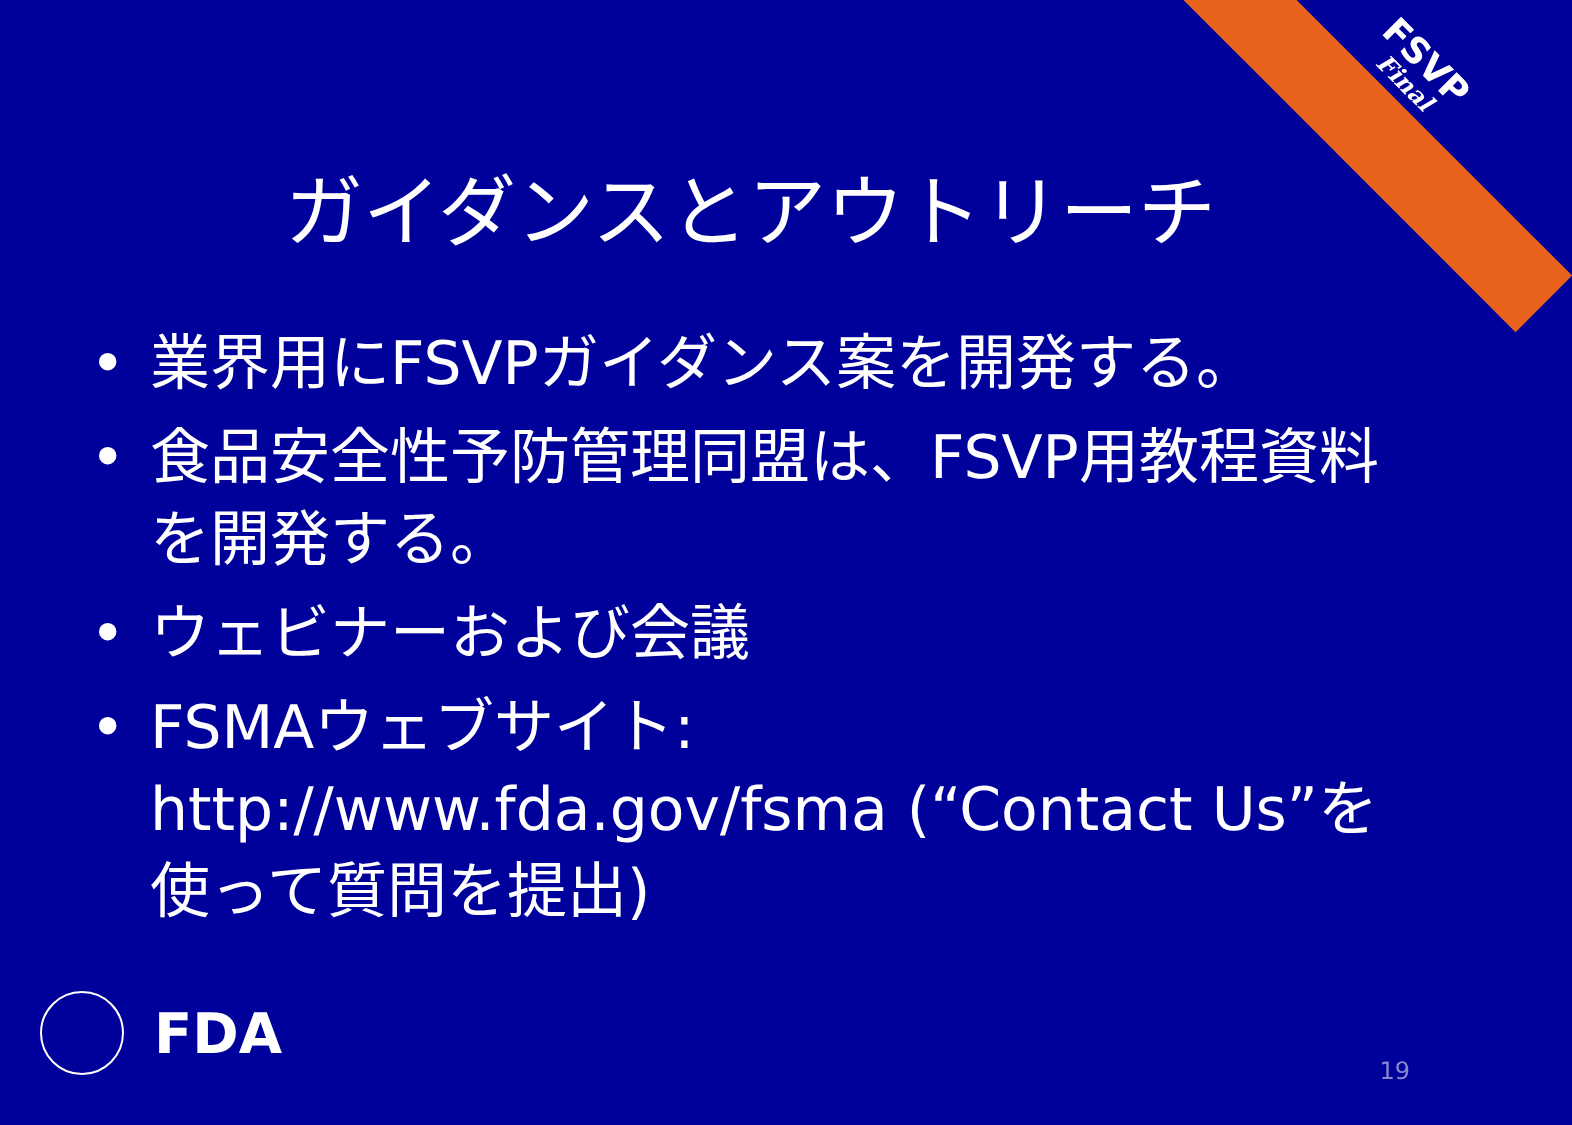FSVP
Final
ガイダンスとアウトリーチ
• 業界用にFSVPガイダンス案を開発する。
• 食品安全性予防管理同盟は、FSVP用教程資料を開発する。
• ウェビナーおよび会議
• FSMAウェブサイト: http://www.fda.gov/fsma (“Contact Us”を使って質問を提出)
FDA 19